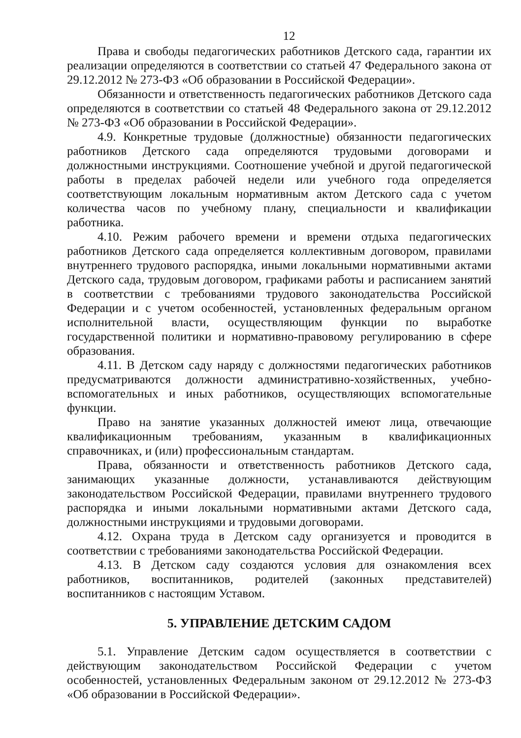12
Права и свободы педагогических работников Детского сада, гарантии их реализации определяются в соответствии со статьей 47 Федерального закона от 29.12.2012 № 273-ФЗ «Об образовании в Российской Федерации».
Обязанности и ответственность педагогических работников Детского сада определяются в соответствии со статьей 48 Федерального закона от 29.12.2012 № 273-ФЗ «Об образовании в Российской Федерации».
4.9. Конкретные трудовые (должностные) обязанности педагогических работников Детского сада определяются трудовыми договорами и должностными инструкциями. Соотношение учебной и другой педагогической работы в пределах рабочей недели или учебного года определяется соответствующим локальным нормативным актом Детского сада с учетом количества часов по учебному плану, специальности и квалификации работника.
4.10. Режим рабочего времени и времени отдыха педагогических работников Детского сада определяется коллективным договором, правилами внутреннего трудового распорядка, иными локальными нормативными актами Детского сада, трудовым договором, графиками работы и расписанием занятий в соответствии с требованиями трудового законодательства Российской Федерации и с учетом особенностей, установленных федеральным органом исполнительной власти, осуществляющим функции по выработке государственной политики и нормативно-правовому регулированию в сфере образования.
4.11. В Детском саду наряду с должностями педагогических работников предусматриваются должности административно-хозяйственных, учебно-вспомогательных и иных работников, осуществляющих вспомогательные функции.
Право на занятие указанных должностей имеют лица, отвечающие квалификационным требованиям, указанным в квалификационных справочниках, и (или) профессиональным стандартам.
Права, обязанности и ответственность работников Детского сада, занимающих указанные должности, устанавливаются действующим законодательством Российской Федерации, правилами внутреннего трудового распорядка и иными локальными нормативными актами Детского сада, должностными инструкциями и трудовыми договорами.
4.12. Охрана труда в Детском саду организуется и проводится в соответствии с требованиями законодательства Российской Федерации.
4.13. В Детском саду создаются условия для ознакомления всех работников, воспитанников, родителей (законных представителей) воспитанников с настоящим Уставом.
5. УПРАВЛЕНИЕ ДЕТСКИМ САДОМ
5.1. Управление Детским садом осуществляется в соответствии с действующим законодательством Российской Федерации с учетом особенностей, установленных Федеральным законом от 29.12.2012 № 273-ФЗ «Об образовании в Российской Федерации».